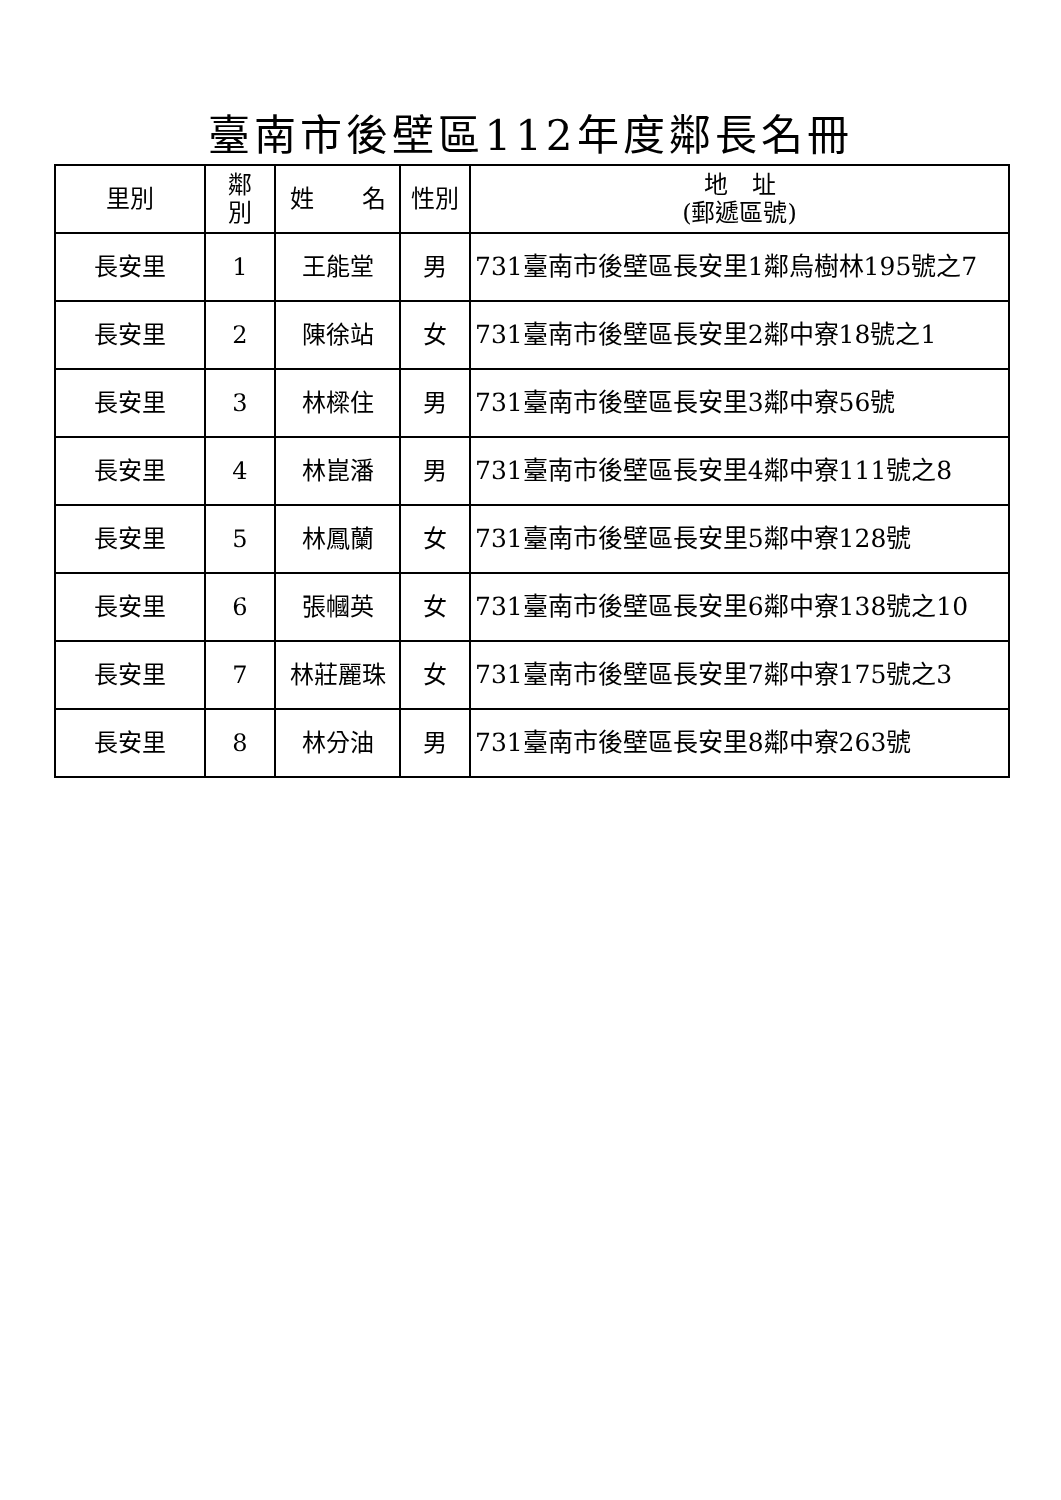臺南市後壁區112年度鄰長名冊
| 里別 | 鄰 別 | 姓 名 | 性別 | 地 址 (郵遞區號) |
| --- | --- | --- | --- | --- |
| 長安里 | 1 | 王能堂 | 男 | 731臺南市後壁區長安里1鄰烏樹林195號之7 |
| 長安里 | 2 | 陳徐站 | 女 | 731臺南市後壁區長安里2鄰中寮18號之1 |
| 長安里 | 3 | 林樑住 | 男 | 731臺南市後壁區長安里3鄰中寮56號 |
| 長安里 | 4 | 林崑潘 | 男 | 731臺南市後壁區長安里4鄰中寮111號之8 |
| 長安里 | 5 | 林鳳蘭 | 女 | 731臺南市後壁區長安里5鄰中寮128號 |
| 長安里 | 6 | 張幗英 | 女 | 731臺南市後壁區長安里6鄰中寮138號之10 |
| 長安里 | 7 | 林莊麗珠 | 女 | 731臺南市後壁區長安里7鄰中寮175號之3 |
| 長安里 | 8 | 林分油 | 男 | 731臺南市後壁區長安里8鄰中寮263號 |